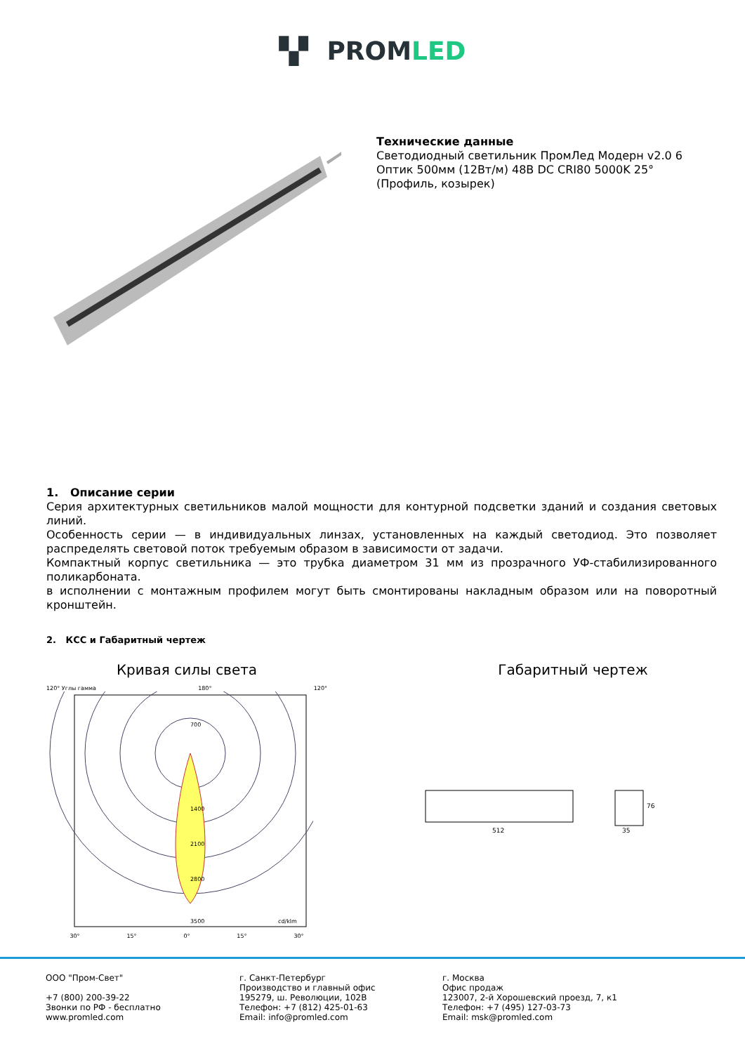▚▘ PROMLED
Технические данные
Светодиодный светильник ПромЛед Модерн v2.0 6 Оптик 500мм (12Вт/м) 48В DC CRI80 5000K 25° (Профиль, козырек)
1. Описание серии
Серия архитектурных светильников малой мощности для контурной подсветки зданий и создания световых линий.
Особенность серии — в индивидуальных линзах, установленных на каждый светодиод. Это позволяет распределять световой поток требуемым образом в зависимости от задачи.
Компактный корпус светильника — это трубка диаметром 31 мм из прозрачного УФ-стабилизированного поликарбоната.
в исполнении с монтажным профилем могут быть смонтированы накладным образом или на поворотный кронштейн.
2. КСС и Габаритный чертеж
Кривая силы света
120° Углы гамма 180° 120°
700
1400
2100
2800
3500
cd/klm
30° 15° 0° 15° 30°
Габаритный чертеж
512
35
76
ООО "Пром-Свет"
+7 (800) 200-39-22
Звонки по РФ - бесплатно
www.promled.com
г. Санкт-Петербург
Производство и главный офис
195279, ш. Революции, 102В
Телефон: +7 (812) 425-01-63
Email: info@promled.com
г. Москва
Офис продаж
123007, 2-й Хорошевский проезд, 7, к1
Телефон: +7 (495) 127-03-73
Email: msk@promled.com